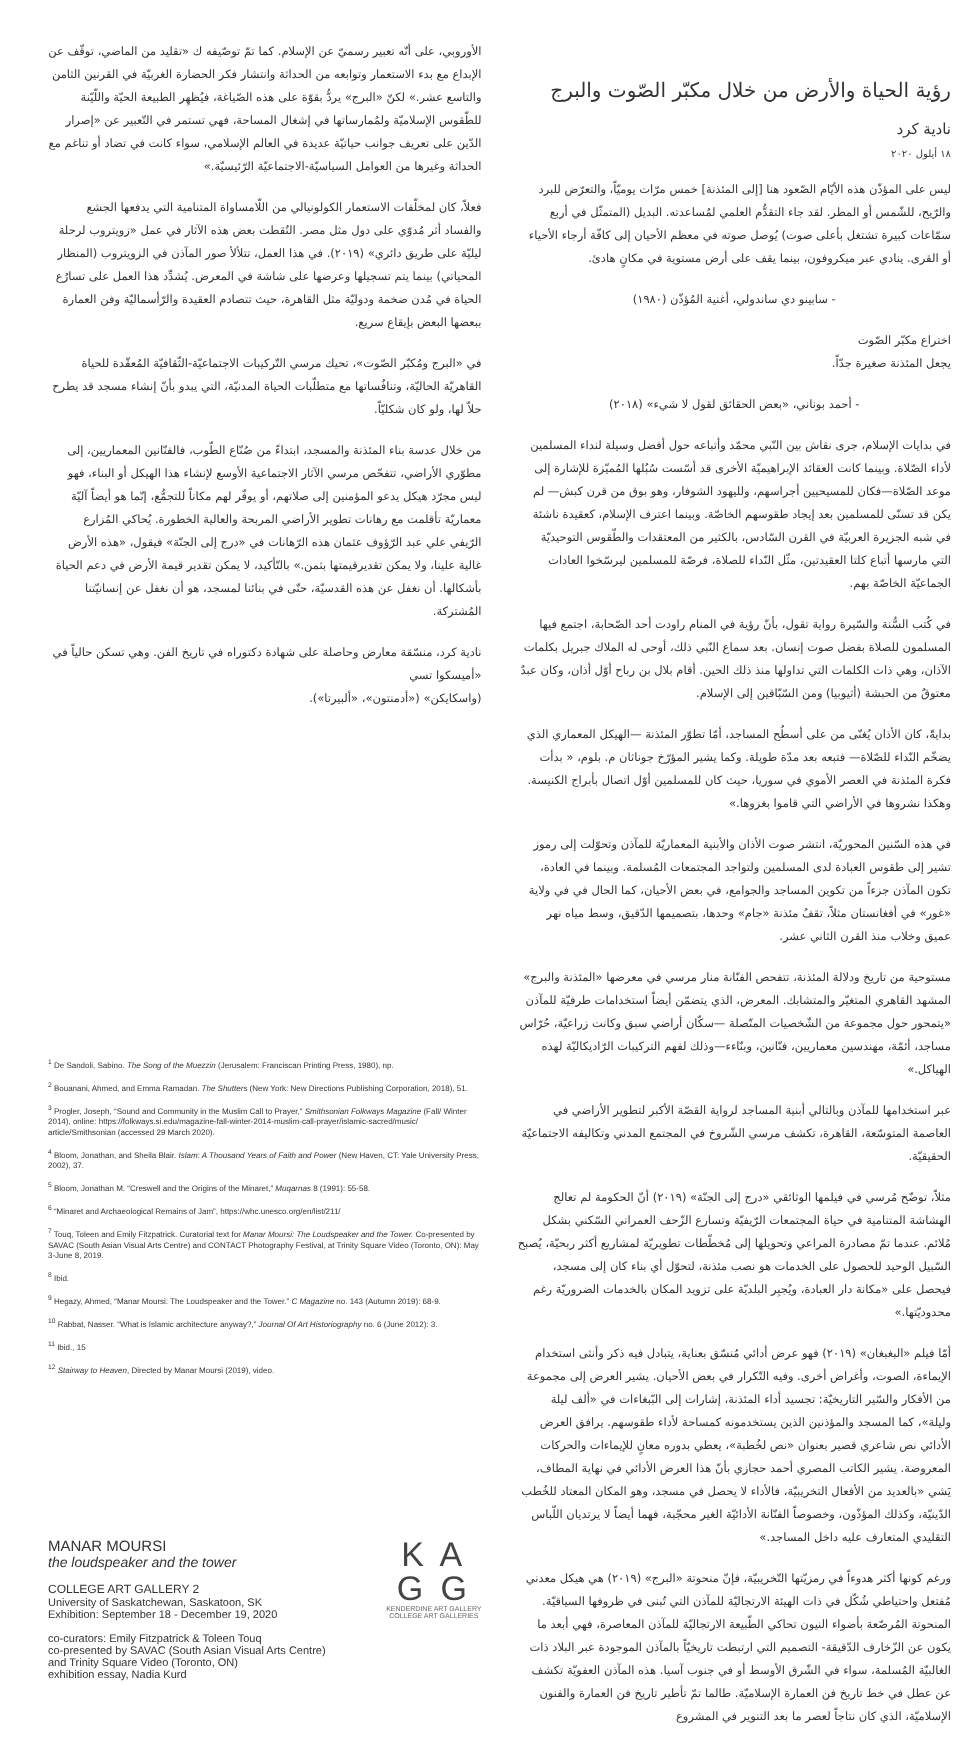رؤية الحياة والأرض من خلال مكبّر الصّوت والبرج
نادية كرد
١٨ أيلول ٢٠٢٠
ليس على المؤذّن هذه الأيّام الصّعود هنا [إلى المئذنة] خمس مرّات يوميّاً، والتعرّض للبرد والرّيح، للشّمس أو المطر. لقد جاء التقدُّم العلمي لمُساعدته. البديل (المتمثّل في أربع سمّاعات كبيرة تشتغل بأعلى صوت) يُوصل صوته في معظم الأحيان إلى كافّة أرجاء الأحياء أو القرى. ينادي عبر ميكروفون، بينما يقف على أرض مستوية في مكانٍ هادئ.
- سابينو دي ساندولي، أغنية المُؤذّن (١٩٨٠)
اختراع مكبّر الصّوت
يجعل المئذنة صغيرة جدّاً.
- أحمد بوناني، «بعض الحقائق لقول لا شيء» (٢٠١٨)
في بدايات الإسلام، جرى نقاش بين النّبي محمّد وأتباعه حول أفضل وسيلة لنداء المسلمين لأداء الصّلاة. وبينما كانت العقائد الإبراهيميّة الأخرى قد أسّست سُبُلها المُميّزة للإشارة إلى موعد الصّلاة—فكان للمسيحيين أجراسهم، ولليهود الشوفار، وهو بوق من قرن كبش— لم يكن قد تسنّى للمسلمين بعد إيجاد طقوسهم الخاصّة. وبينما اعترف الإسلام، كعقيدة ناشئة في شبه الجزيرة العربيّة في القرن السّادس، بالكثير من المعتقدات والطّقوس التوحيديّة التي مارسها أتباع كلتا العقيدتين، مثّل النّداء للصلاة، فرصّة للمسلمين ليرسّخوا العادات الجماعيّة الخاصّة بهم.
في كُتب السُّنة والسّيرة رواية تقول، بأنّ رؤية في المنام راودت أحد الصّحابة، اجتمع فيها المسلمون للصلاة بفضل صوت إنسان. بعد سماع النّبي ذلك، أوحى له الملاك جبريل بكلمات الآذان، وهي ذات الكلمات التي تداولها منذ ذلك الحين. أقام بلال بن رباح أوّل أذان، وكان عبدٌ معتوقٌ من الحبشة (أثيوبيا) ومن السّبّاقين إلى الإسلام.
بدايةً، كان الأذان يُغنّى من على أسطُح المساجد، أمّا تطوّر المئذنة —الهيكل المعماري الذي يضخّم النّداء للصّلاة— فتبعه بعد مدّة طويلة. وكما يشير المؤرّخ جوناثان م. بلوم، « بدأت فكرة المئذنة في العصر الأموي في سوريا، حيث كان للمسلمين أوّل اتصال بأبراج الكنيسة. وهكذا نشروها في الأراضي التي قاموا بغزوها.»
في هذه السّنين المحوريّة، انتشر صوت الأذان والأبنية المعماريّة للمآذن وتحوّلت إلى رموز تشير إلى طقوس العبادة لدى المسلمين ولتواجد المجتمعات المُسلمة. وبينما في العادة، تكون المآذن جزءاً من تكوين المساجد والجوامع، في بعض الأحيان، كما الحال في في ولاية «غور» في أفغانستان مثلاً، تقفُ مئذنة «جام» وحدها، بتصميمها الدّقيق، وسط مياه نهر عميق وخلاب منذ القرن الثاني عشر.
مستوحية من تاريخ ودلالة المئذنة، تتفحص الفنّانة منار مرسي في معرضها «المئذنة والبرج» المشهد القاهري المتغيّر والمتشابك. المعرض، الذي يتضمّن أيضاً استخدامات طرفيّة للمآذن «يتمحور حول مجموعة من الشّخصيات المتّصلة —سكّان أراضي سبق وكانت زراعيّة، حُرّاس مساجد، أئمّة، مهندسين معماريين، فنّانين، وبنّاءء—وذلك لفهم التركيبات الرّاديكاليّة لهذه الهياكل.»
عبر استخدامها للمآذن وبالتالي أبنية المساجد لرواية القصّة الأكبر لتطوير الأراضي في العاصمة المتوسّعة، القاهرة، تكشف مرسي الشّروخ في المجتمع المدني وتكاليفه الاجتماعيّة الحقيقيّة.
مثلاً، توضّح مُرسي في فيلمها الوثائقي «درج إلى الجنّة» (٢٠١٩) أنّ الحكومة لم تعالج الهشاشة المتنامية في حياة المجتمعات الرّيفيّة وتسارع الزّحف العمراني السّكني بشكل مُلائم. عندما تمّ مصادرة المراعي وتحويلها إلى مُخطّطات تطويريّة لمشاريع أكثر ربحيّة، يُصبح السّبيل الوحيد للحصول على الخدمات هو نصب مئذنة، لتحوّل أي بناء كان إلى مسجد، فيحصل على «مكانة دار العبادة، ويُجبِر البلديّة على تزويد المكان بالخدمات الضروريّة رغم محدوديّتها.»
أمّا فيلم «البغبغان» (٢٠١٩) فهو عرض أدائي مُنسّق بعناية، يتبادل فيه ذكر وأنثى استخدام الإيماءة، الصوت، وأغراض أخرى. وفيه التّكرار في بعض الأحيان. يشير العرض إلى مجموعة من الأفكار والسّير التاريخيّة: تجسيد أداء المئذنة، إشارات إلى البّبغاءات في «ألف ليلة وليلة»، كما المسجد والمؤذنين الذين يستخدمونه كمساحة لأداء طقوسهم. يرافق العرض الأدائي نص شاعري قصير بعنوان «نص لخُطبة»، يعطي بدوره معانٍ للإيماءات والحركات المعروضة. يشير الكاتب المصري أحمد حجازي بأنّ هذا العرض الأدائي في نهاية المطاف، يَشي «بالعديد من الأفعال التخريبيّة، فالأداء لا يحصل في مسجد، وهو المكان المعتاد للخُطب الدّينيّة، وكذلك المؤذّون، وخصوصاً الفنّانة الأدائيّة الغير محجّبة، فهما أيضاً لا يرتديان اللّباس التقليدي المتعارف عليه داخل المساجد.»
ورغم كونها أكثر هدوءاً في رمزيّتها التّخريبيّة، فإنّ منحوتة «البرج» (٢٠١٩) هي هيكل معدني مُفتعل واحتياطي شُكّل في ذات الهيئة الارتجاليّة للمآذن التي تُبنى في ظروفها السياقيّة. المنحوتة المُرصّعة بأضواء النيون تحاكي الطّبيعة الارتجاليّة للمآذن المعاصرة، فهي أبعد ما يكون عن الزّخارف الدّقيقة- التصميم التي ارتبطت تاريخيّاً بالمآذن الموجودة عبر البلاد ذات الغالبيّة المُسلمة، سواء في الشّرق الأوسط أو في جنوب آسيا. هذه المآذن العفويّة تكشف عن عطل في خط تاريخ فن العمارة الإسلاميّة. طالما تمّ تأطير تاريخ فن العمارة والفنون الإسلاميّة، الذي كان نتاجاً لعصر ما بعد التنوير في المشروع
الأوروبي، على أنّه تعبير رسميّ عن الإسلام. كما تمّ توصّيفه ك «تقليد من الماضي، توقّف عن الإبداع مع بدء الاستعمار وتوابعه من الحداثة وانتشار فكر الحضارة الغربيّة في القرنين الثامن والتاسع عشر.» لكنّ «البرج» يردُّ بقوّة على هذه الصّياغة، فيُظهِر الطبيعة الحيّة واللّيّنة للطّقوس الإسلاميّة ولمُمارساتها في إشغال المساحة، فهي تستمر في التّعبير عن «إصرار الدّين على تعريف جوانب حياتيّة عديدة في العالم الإسلامي، سواء كانت في تضاد أو تناغم مع الحداثة وغيرها من العوامل السياسيّة-الاجتماعيّة الرّئيسيّة.»
فعلاً، كان لمخلّفات الاستعمار الكولونيالي من اللّامساواة المتنامية التي يدفعها الجشع والفساد أثر مُدوّي على دول مثل مصر. التُقطت بعض هذه الآثار في عمل «زويتروب لرحلة ليليّة على طريق دائري» (٢٠١٩). في هذا العمل، تتلألأ صور المآذن في الزويتروب (المنظار المحياتي) بينما يتم تسجيلها وعرضها على شاشة في المعرض. يُشدِّد هذا العمل على تسارُع الحياة في مُدن ضخمة ودوليّة مثل القاهرة، حيث تتصادم العقيدة والرّأسماليّة وفن العمارة ببعضها البعض بإيقاع سريع.
في «البرج ومُكبّر الصّوت»، تحيك مرسي التّركيبات الاجتماعيّة-الثّقافيّة المُعقّدة للحياة القاهريّة الحاليّة، وتنافُساتها مع متطلّبات الحياة المدنيّة، التي يبدو بأنّ إنشاء مسجد قد يطرح حلاّ لها، ولو كان شكليّاً.
من خلال عدسة بناء المئذنة والمسجد، ابتداءً من صُنّاع الطّوب، فالفنّانين المعماريين، إلى مطوّري الأراضي، تتفحّص مرسي الآثار الاجتماعية الأوسع لإنشاء هذا الهيكل أو البناء، فهو ليس مجرّد هيكل يدعو المؤمنين إلى صلاتهم، أو يوفّر لهم مكاناً للتجمُّع، إنّما هو أيضاً آليّة معماريّة تأقلمت مع رهانات تطوير الأراضي المربحة والعالية الخطورة. يُحاكي المُزارع الرّيفي علي عبد الرّؤوف عثمان هذه الرّهانات في «درج إلى الجنّة» فيقول، «هذه الأرض غالية علينا، ولا يمكن تقديرقيمتها بثمن.» بالتّأكيد، لا يمكن تقدير قيمة الأرض في دعم الحياة بأشكالها. أن نغفل عن هذه القدسيّة، حتّى في بنائنا لمسجد، هو أن نغفل عن إنسانيّتنا المُشتركة.
نادية كرد، منسّقة معارض وحاصلة على شهادة دكتوراه في تاريخ الفن. وهي تسكن حالياً في «أميسكوا تسي
(واسكايكن» («أدمنتون»، «ألبيرتا»).
<sup>1</sup> De Sandoli, Sabino. The Song of the Muezzin (Jerusalem: Franciscan Printing Press, 1980), np.
<sup>2</sup> Bouanani, Ahmed, and Emma Ramadan. The Shutters (New York: New Directions Publishing Corporation, 2018), 51.
<sup>3</sup> Progler, Joseph, “Sound and Community in the Muslim Call to Prayer,” Smithsonian Folkways Magazine (Fall/ Winter 2014), online: https://folkways.si.edu/magazine-fall-winter-2014-muslim-call-prayer/islamic-sacred/music/ article/Smithsonian (accessed 29 March 2020).
<sup>4</sup> Bloom, Jonathan, and Sheila Blair. Islam: A Thousand Years of Faith and Power (New Haven, CT: Yale University Press, 2002), 37.
<sup>5</sup> Bloom, Jonathan M. “Creswell and the Origins of the Minaret,” Muqarnas 8 (1991): 55-58.
<sup>6</sup> “Minaret and Archaeological Remains of Jam”, https://whc.unesco.org/en/list/211/
<sup>7</sup> Touq, Toleen and Emily Fitzpatrick. Curatorial text for Manar Moursi: The Loudspeaker and the Tower. Co-presented by SAVAC (South Asian Visual Arts Centre) and CONTACT Photography Festival, at Trinity Square Video (Toronto, ON): May 3-June 8, 2019.
<sup>8</sup> Ibid.
<sup>9</sup> Hegazy, Ahmed, “Manar Moursi: The Loudspeaker and the Tower.” C Magazine no. 143 (Autumn 2019): 68-9.
<sup>10</sup> Rabbat, Nasser. “What is Islamic architecture anyway?,” Journal Of Art Historiography no. 6 (June 2012): 3.
<sup>11</sup> Ibid., 15
<sup>12</sup> Stairway to Heaven, Directed by Manar Moursi (2019), video.
MANAR MOURSI
the loudspeaker and the tower
COLLEGE ART GALLERY 2
University of Saskatchewan, Saskatoon, SK
Exhibition: September 18 - December 19, 2020
co-curators: Emily Fitzpatrick & Toleen Touq
co-presented by SAVAC (South Asian Visual Arts Centre)
and Trinity Square Video (Toronto, ON)
exhibition essay, Nadia Kurd
K A
G G
KENDERDINE ART GALLERY
COLLEGE ART GALLERIES